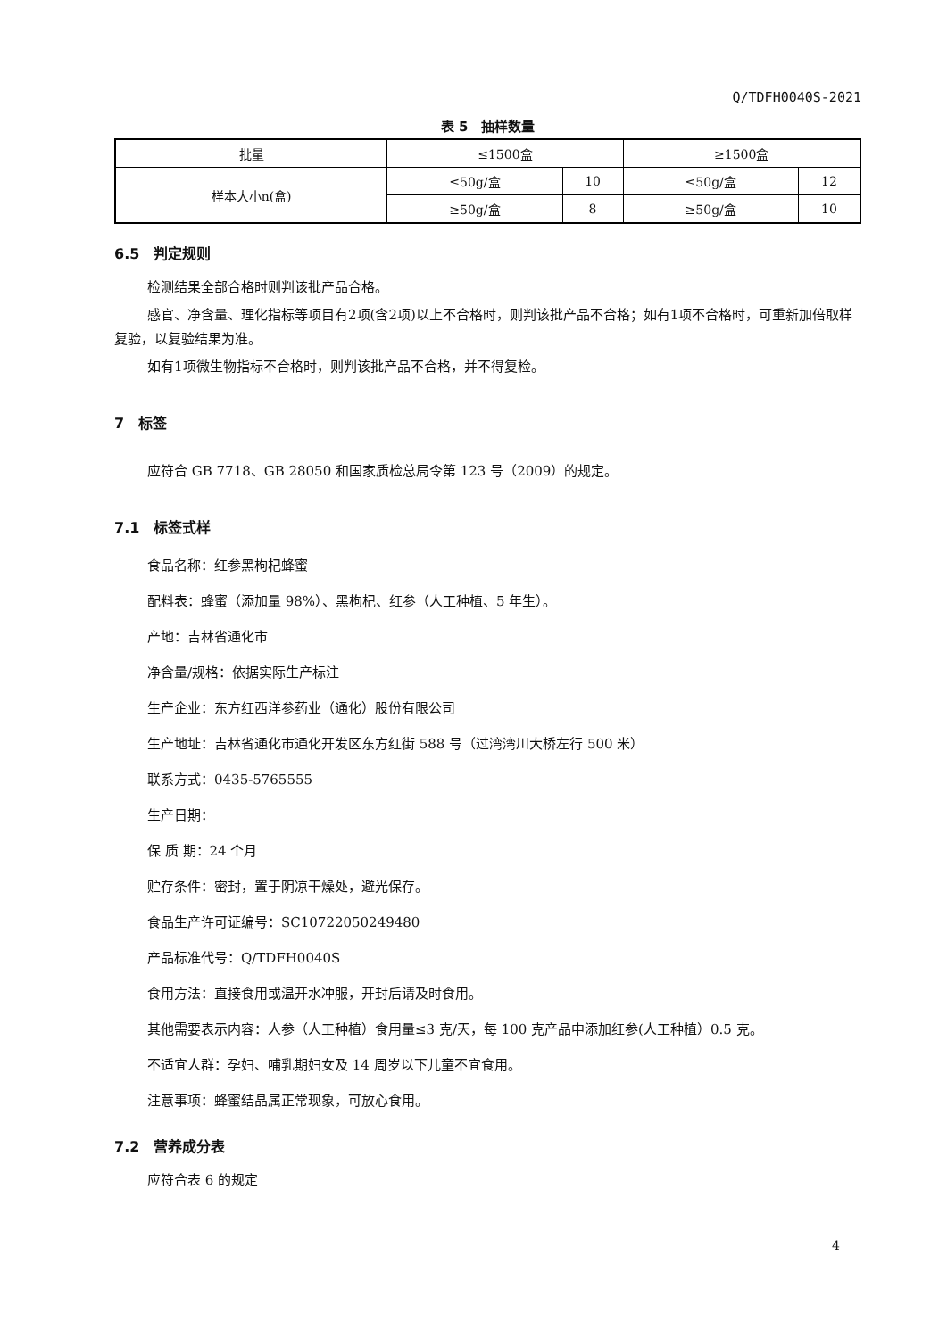Q/TDFH0040S-2021
表 5　抽样数量
| 批量 | ≤1500盒 | | ≥1500盒 | |
| 样本大小n(盒) | ≤50g/盒 | 10 | ≤50g/盒 | 12 |
| | ≥50g/盒 | 8 | ≥50g/盒 | 10 |
6.5　判定规则
检测结果全部合格时则判该批产品合格。
感官、净含量、理化指标等项目有2项(含2项)以上不合格时，则判该批产品不合格；如有1项不合格时，可重新加倍取样复验，以复验结果为准。
如有1项微生物指标不合格时，则判该批产品不合格，并不得复检。
7　标签
应符合 GB 7718、GB 28050 和国家质检总局令第 123 号（2009）的规定。
7.1　标签式样
食品名称：红参黑枸杞蜂蜜
配料表：蜂蜜（添加量 98%）、黑枸杞、红参（人工种植、5 年生）。
产地：吉林省通化市
净含量/规格：依据实际生产标注
生产企业：东方红西洋参药业（通化）股份有限公司
生产地址：吉林省通化市通化开发区东方红街 588 号（过湾湾川大桥左行 500 米）
联系方式：0435-5765555
生产日期：
保 质 期：24 个月
贮存条件：密封，置于阴凉干燥处，避光保存。
食品生产许可证编号：SC10722050249480
产品标准代号：Q/TDFH0040S
食用方法：直接食用或温开水冲服，开封后请及时食用。
其他需要表示内容：人参（人工种植）食用量≤3 克/天，每 100 克产品中添加红参(人工种植）0.5 克。
不适宜人群：孕妇、哺乳期妇女及 14 周岁以下儿童不宜食用。
注意事项：蜂蜜结晶属正常现象，可放心食用。
7.2　营养成分表
应符合表 6 的规定
4